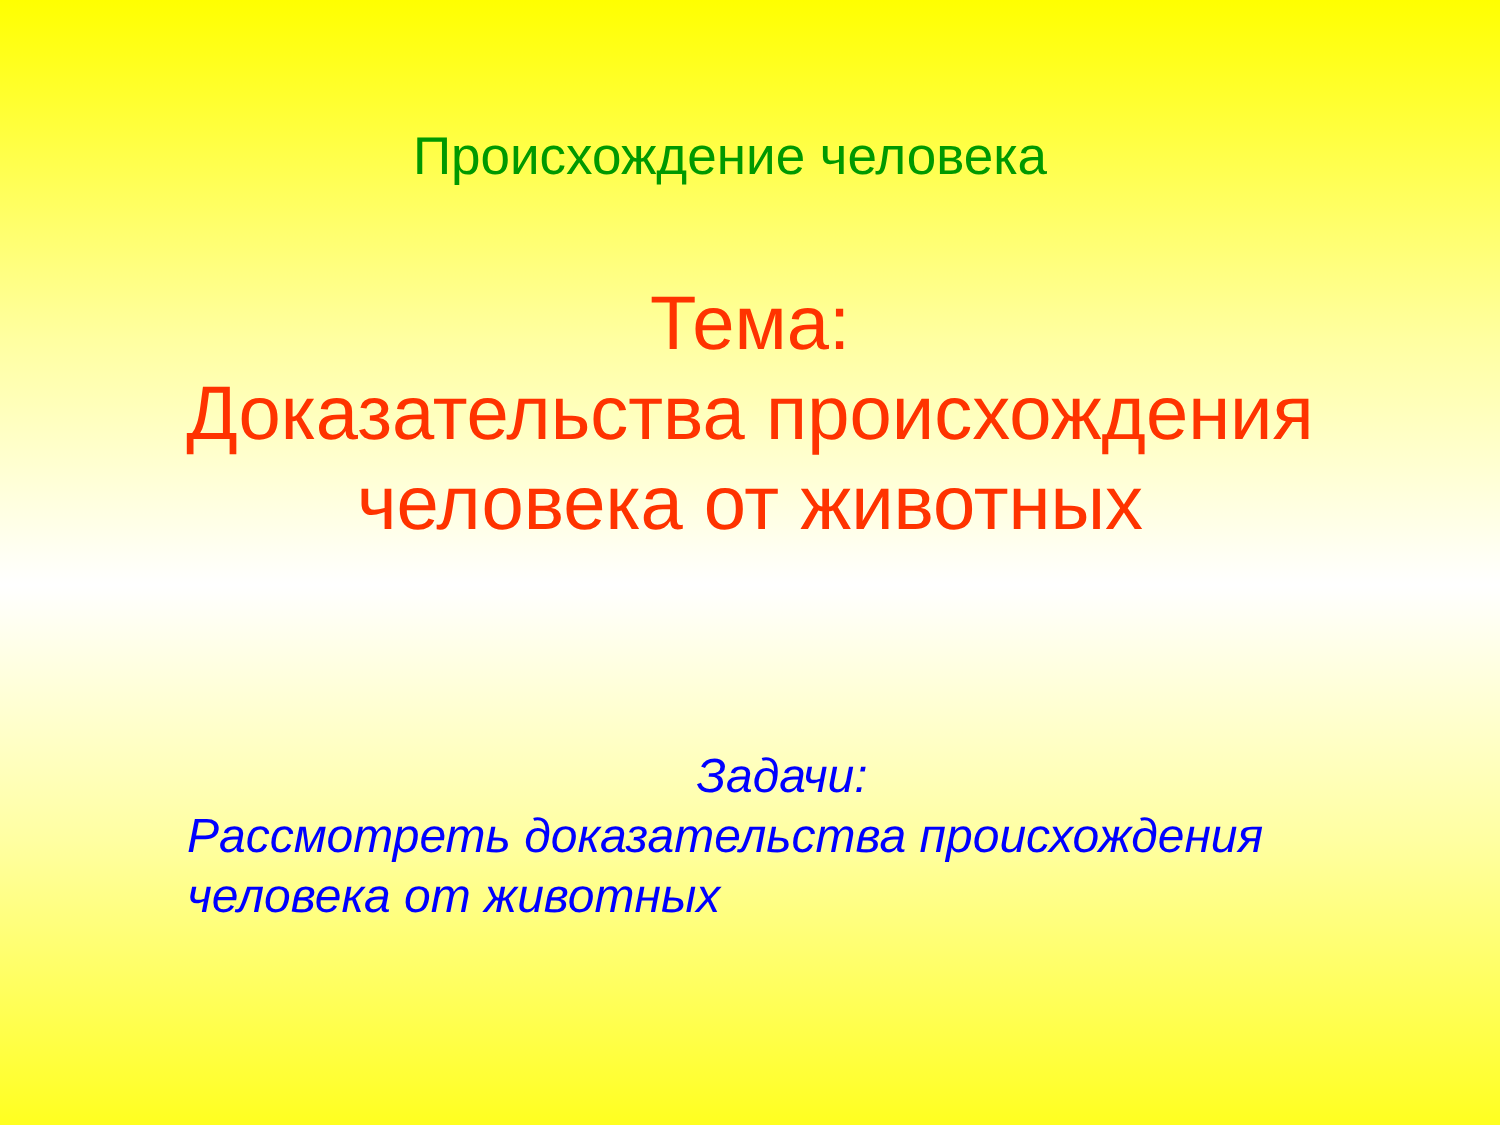Происхождение человека
Тема:
Доказательства происхождения
человека от животных
Задачи:
Рассмотреть доказательства происхождения человека от животных